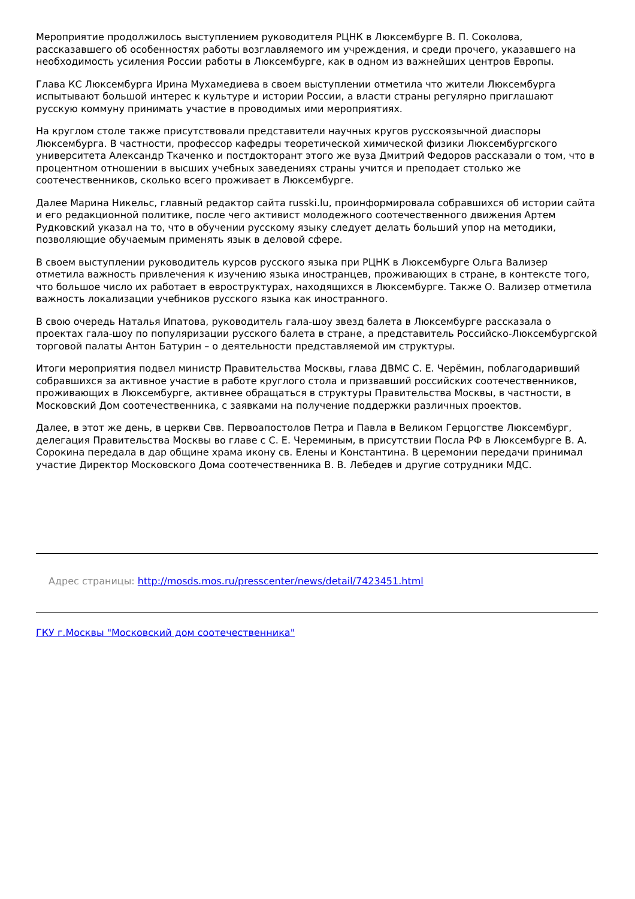Мероприятие продолжилось выступлением руководителя РЦНК в Люксембурге В. П. Соколова, рассказавшего об особенностях работы возглавляемого им учреждения, и среди прочего, указавшего на необходимость усиления России работы в Люксембурге, как в одном из важнейших центров Европы.
Глава КС Люксембурга Ирина Мухамедиева в своем выступлении отметила что жители Люксембурга испытывают большой интерес к культуре и истории России, а власти страны регулярно приглашают русскую коммуну принимать участие в проводимых ими мероприятиях.
На круглом столе также присутствовали представители научных кругов русскоязычной диаспоры Люксембурга. В частности, профессор кафедры теоретической химической физики Люксембургского университета Александр Ткаченко и постдокторант этого же вуза Дмитрий Федоров рассказали о том, что в процентном отношении в высших учебных заведениях страны учится и преподает столько же соотечественников, сколько всего проживает в Люксембурге.
Далее Марина Никельс, главный редактор сайта russki.lu, проинформировала собравшихся об истории сайта и его редакционной политике, после чего активист молодежного соотечественного движения Артем Рудковский указал на то, что в обучении русскому языку следует делать больший упор на методики, позволяющие обучаемым применять язык в деловой сфере.
В своем выступлении руководитель курсов русского языка при РЦНК в Люксембурге Ольга Вализер отметила важность привлечения к изучению языка иностранцев, проживающих в стране, в контексте того, что большое число их работает в евроструктурах, находящихся в Люксембурге. Также О. Вализер отметила важность локализации учебников русского языка как иностранного.
В свою очередь Наталья Ипатова, руководитель гала-шоу звезд балета в Люксембурге рассказала о проектах гала-шоу по популяризации русского балета в стране, а представитель Российско-Люксембургской торговой палаты Антон Батурин – о деятельности представляемой им структуры.
Итоги мероприятия подвел министр Правительства Москвы, глава ДВМС С. Е. Черёмин, поблагодаривший собравшихся за активное участие в работе круглого стола и призвавший российских соотечественников, проживающих в Люксембурге, активнее обращаться в структуры Правительства Москвы, в частности, в Московский Дом соотечественника, с заявками на получение поддержки различных проектов.
Далее, в этот же день, в церкви Свв. Первоапостолов Петра и Павла в Великом Герцогстве Люксембург, делегация Правительства Москвы во главе с С. Е. Череминым, в присутствии Посла РФ в Люксембурге В. А. Сорокина передала в дар общине храма икону св. Елены и Константина. В церемонии передачи принимал участие Директор Московского Дома соотечественника В. В. Лебедев и другие сотрудники МДС.
Адрес страницы: http://mosds.mos.ru/presscenter/news/detail/7423451.html
ГКУ г.Москвы "Московский дом соотечественника"